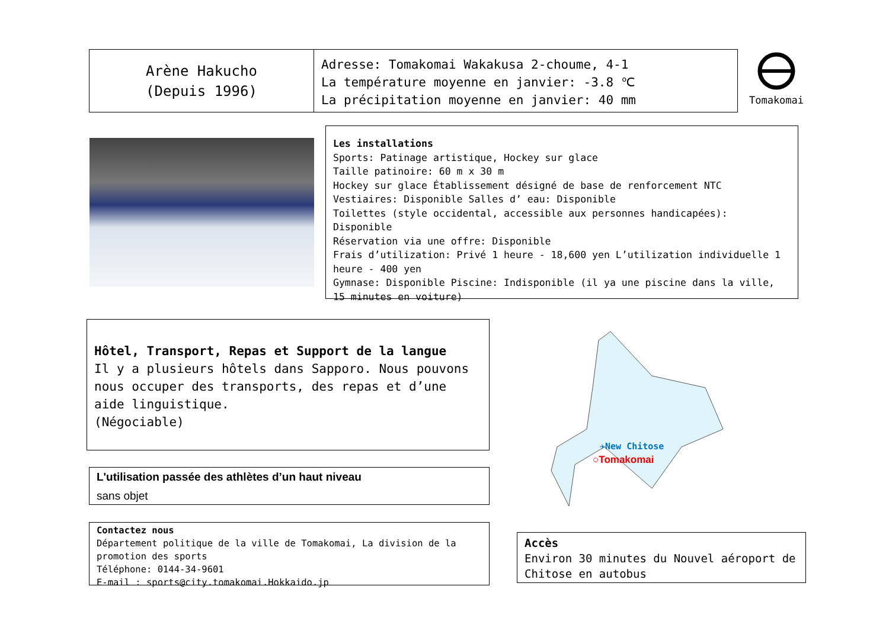Arène Hakucho
(Depuis 1996)
Adresse: Tomakomai Wakakusa 2-choume, 4-1
La température moyenne en janvier: -3.8 ℃
La précipitation moyenne en janvier: 40 mm
Tomakomai
Les installations
Sports: Patinage artistique, Hockey sur glace
Taille patinoire: 60 m x 30 m
Hockey sur glace Établissement désigné de base de renforcement NTC
Vestiaires: Disponible Salles d’ eau: Disponible
Toilettes (style occidental, accessible aux personnes handicapées): Disponible
Réservation via une offre: Disponible
Frais d’utilization: Privé 1 heure - 18,600 yen L’utilization individuelle 1 heure - 400 yen
Gymnase: Disponible Piscine: Indisponible (il ya une piscine dans la ville, 15 minutes en voiture)
Hôtel, Transport, Repas et Support de la langue
Il y a plusieurs hôtels dans Sapporo. Nous pouvons nous occuper des transports, des repas et d’une aide linguistique.
(Négociable)
✈New Chitose
○Tomakomai
L'utilisation passée des athlètes d’un haut niveau
sans objet
Contactez nous
Département politique de la ville de Tomakomai, La division de la promotion des sports
Téléphone: 0144-34-9601
E-mail : sports@city.tomakomai.Hokkaido.jp
Accès
Environ 30 minutes du Nouvel aéroport de Chitose en autobus